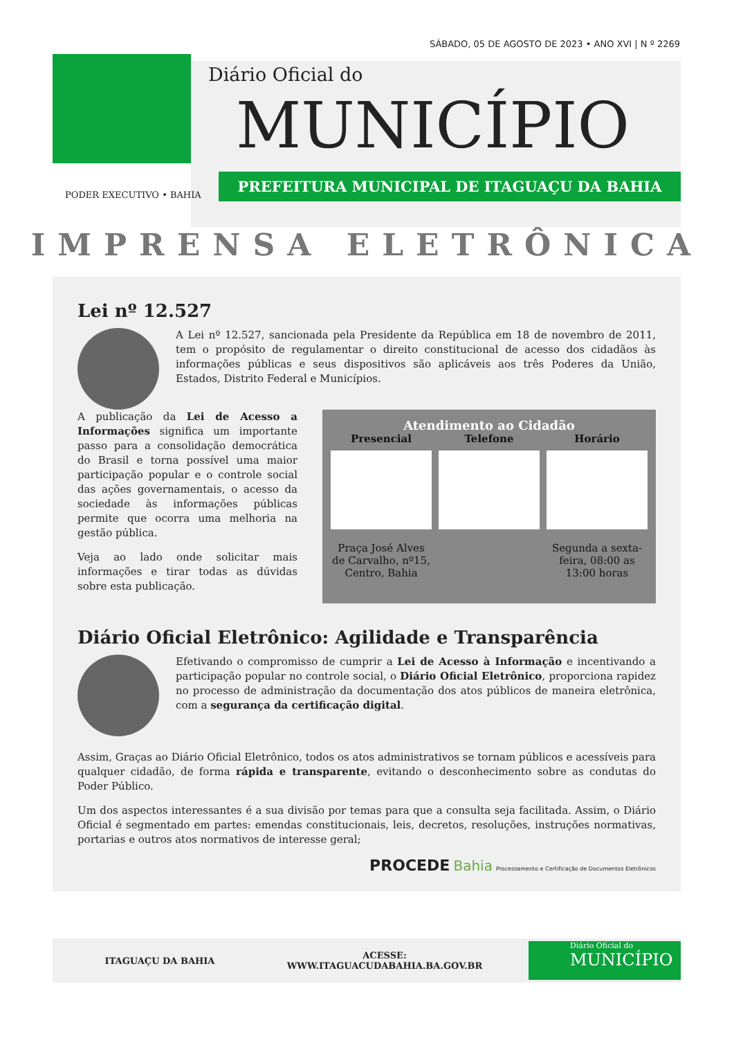SÁBADO, 05 DE AGOSTO DE 2023 • ANO XVI | N º 2269
Diário Oficial do
MUNICÍPIO
PREFEITURA MUNICIPAL DE ITAGUAÇU DA BAHIA
PODER EXECUTIVO • BAHIA
IMPRENSA ELETRÔNICA
Lei nº 12.527
A Lei nº 12.527, sancionada pela Presidente da República em 18 de novembro de 2011, tem o propósito de regulamentar o direito constitucional de acesso dos cidadãos às informações públicas e seus dispositivos são aplicáveis aos três Poderes da União, Estados, Distrito Federal e Municípios.
A publicação da Lei de Acesso a Informações significa um importante passo para a consolidação democrática do Brasil e torna possível uma maior participação popular e o controle social das ações governamentais, o acesso da sociedade às informações públicas permite que ocorra uma melhoria na gestão pública.
Veja ao lado onde solicitar mais informações e tirar todas as dúvidas sobre esta publicação.
Atendimento ao Cidadão
Presencial
Praça José Alves de Carvalho, nº15, Centro, Bahia
Telefone Horário
Segunda a sexta-feira, 08:00 as 13:00 horas
Diário Oficial Eletrônico: Agilidade e Transparência
Efetivando o compromisso de cumprir a Lei de Acesso à Informação e incentivando a participação popular no controle social, o Diário Oficial Eletrônico, proporciona rapidez no processo de administração da documentação dos atos públicos de maneira eletrônica, com a segurança da certificação digital.
Assim, Graças ao Diário Oficial Eletrônico, todos os atos administrativos se tornam públicos e acessíveis para qualquer cidadão, de forma rápida e transparente, evitando o desconhecimento sobre as condutas do Poder Público.
Um dos aspectos interessantes é a sua divisão por temas para que a consulta seja facilitada. Assim, o Diário Oficial é segmentado em partes: emendas constitucionais, leis, decretos, resoluções, instruções normativas, portarias e outros atos normativos de interesse geral;
PROCEDE Bahia Processamento e Certificação de Documentos Eletrônicos
ITAGUAÇU DA BAHIA
ACESSE:
WWW.ITAGUACUDABAHIA.BA.GOV.BR
Diário Oficial do
MUNICÍPIO